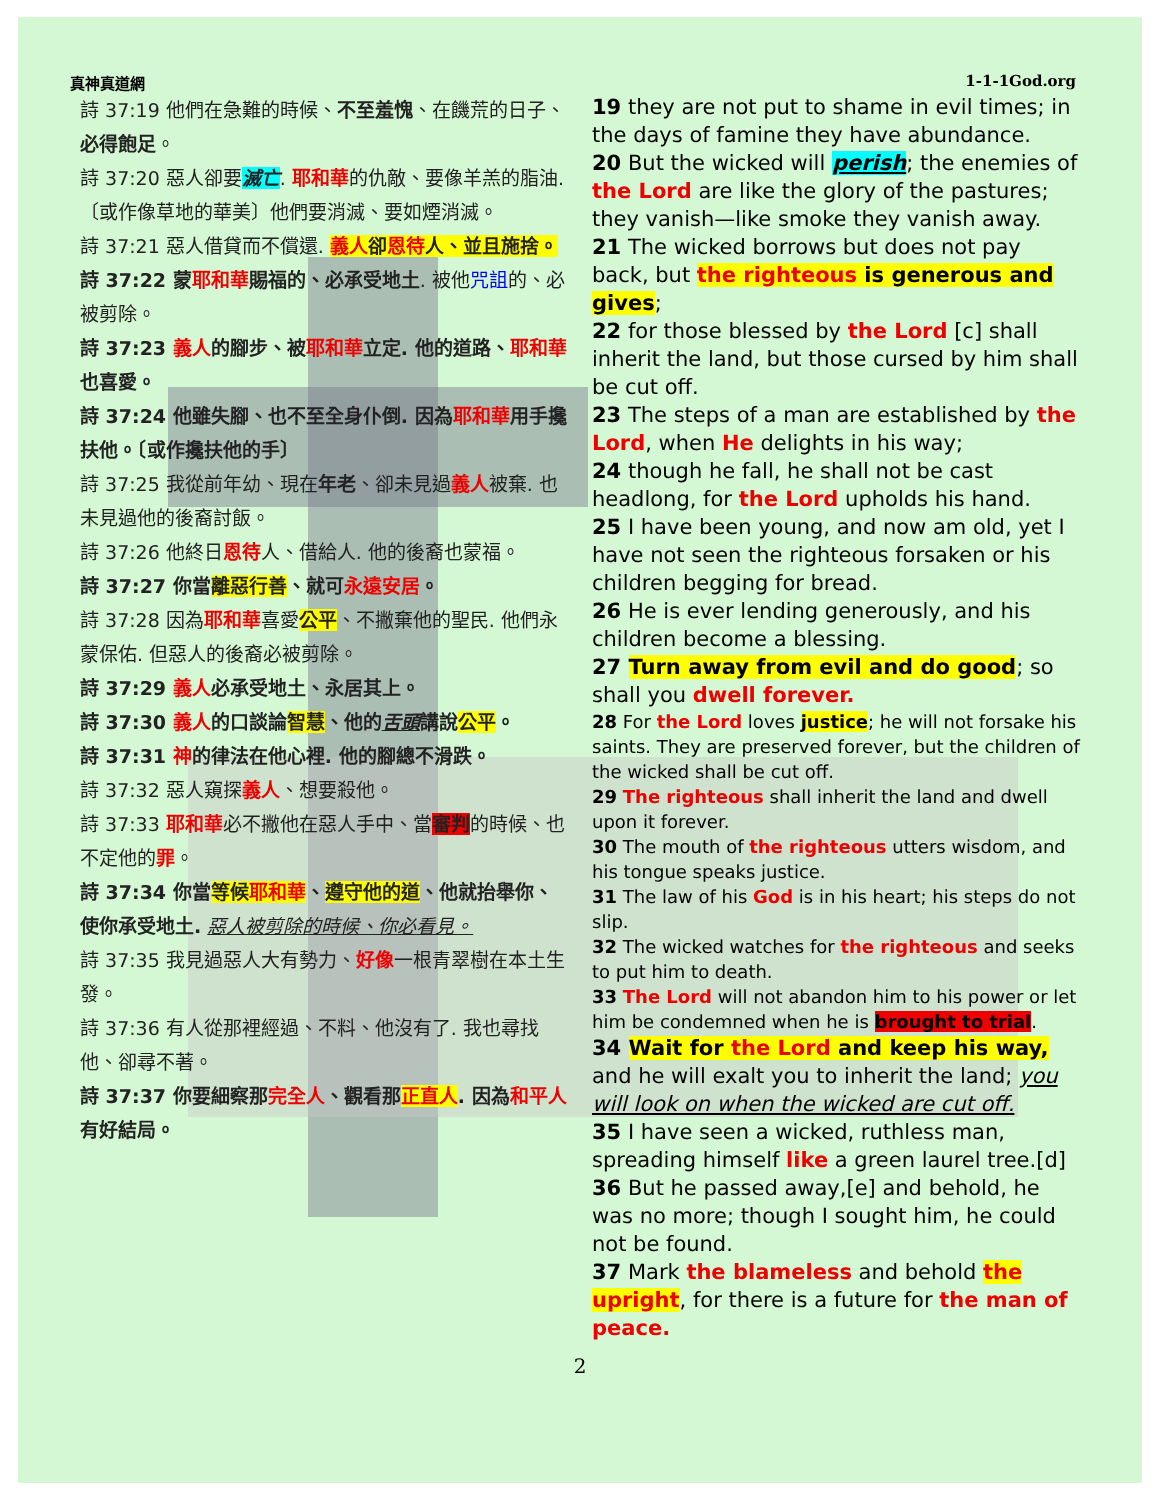真神真道網 1-1-1God.org
詩 37:19 他們在急難的時候、不至羞愧、在饑荒的日子、必得飽足。
詩 37:20 惡人卻要滅亡. 耶和華的仇敵、要像羊羔的脂油. 〔或作像草地的華美〕他們要消滅、要如煙消滅。
詩 37:21 惡人借貸而不償還. 義人卻恩待人、並且施捨。
詩 37:22 蒙耶和華賜福的、必承受地土. 被他咒詛的、必被剪除。
詩 37:23 義人的腳步、被耶和華立定. 他的道路、耶和華也喜愛。
詩 37:24 他雖失腳、也不至全身仆倒. 因為耶和華用手攙扶他。〔或作攙扶他的手〕
詩 37:25 我從前年幼、現在年老、卻未見過義人被棄. 也未見過他的後裔討飯。
詩 37:26 他終日恩待人、借給人. 他的後裔也蒙福。
詩 37:27 你當離惡行善、就可永遠安居。
詩 37:28 因為耶和華喜愛公平、不撇棄他的聖民. 他們永蒙保佑. 但惡人的後裔必被剪除。
詩 37:29 義人必承受地土、永居其上。
詩 37:30 義人的口談論智慧、他的舌頭講說公平。
詩 37:31 神的律法在他心裡. 他的腳總不滑跌。
詩 37:32 惡人窺探義人、想要殺他。
詩 37:33 耶和華必不撇他在惡人手中、當審判的時候、也不定他的罪。
詩 37:34 你當等候耶和華、遵守他的道、他就抬舉你、使你承受地土. 惡人被剪除的時候、你必看見。
詩 37:35 我見過惡人大有勢力、好像一根青翠樹在本土生發。
詩 37:36 有人從那裡經過、不料、他沒有了. 我也尋找他、卻尋不著。
詩 37:37 你要細察那完全人、觀看那正直人. 因為和平人有好結局。
19 they are not put to shame in evil times; in the days of famine they have abundance.
20 But the wicked will perish; the enemies of the Lord are like the glory of the pastures; they vanish—like smoke they vanish away.
21 The wicked borrows but does not pay back, but the righteous is generous and gives;
22 for those blessed by the Lord [c] shall inherit the land, but those cursed by him shall be cut off.
23 The steps of a man are established by the Lord, when He delights in his way;
24 though he fall, he shall not be cast headlong, for the Lord upholds his hand.
25 I have been young, and now am old, yet I have not seen the righteous forsaken or his children begging for bread.
26 He is ever lending generously, and his children become a blessing.
27 Turn away from evil and do good; so shall you dwell forever.
28 For the Lord loves justice; he will not forsake his saints. They are preserved forever, but the children of the wicked shall be cut off.
29 The righteous shall inherit the land and dwell upon it forever.
30 The mouth of the righteous utters wisdom, and his tongue speaks justice.
31 The law of his God is in his heart; his steps do not slip.
32 The wicked watches for the righteous and seeks to put him to death.
33 The Lord will not abandon him to his power or let him be condemned when he is brought to trial.
34 Wait for the Lord and keep his way, and he will exalt you to inherit the land; you will look on when the wicked are cut off.
35 I have seen a wicked, ruthless man, spreading himself like a green laurel tree.[d]
36 But he passed away,[e] and behold, he was no more; though I sought him, he could not be found.
37 Mark the blameless and behold the upright, for there is a future for the man of peace.
2